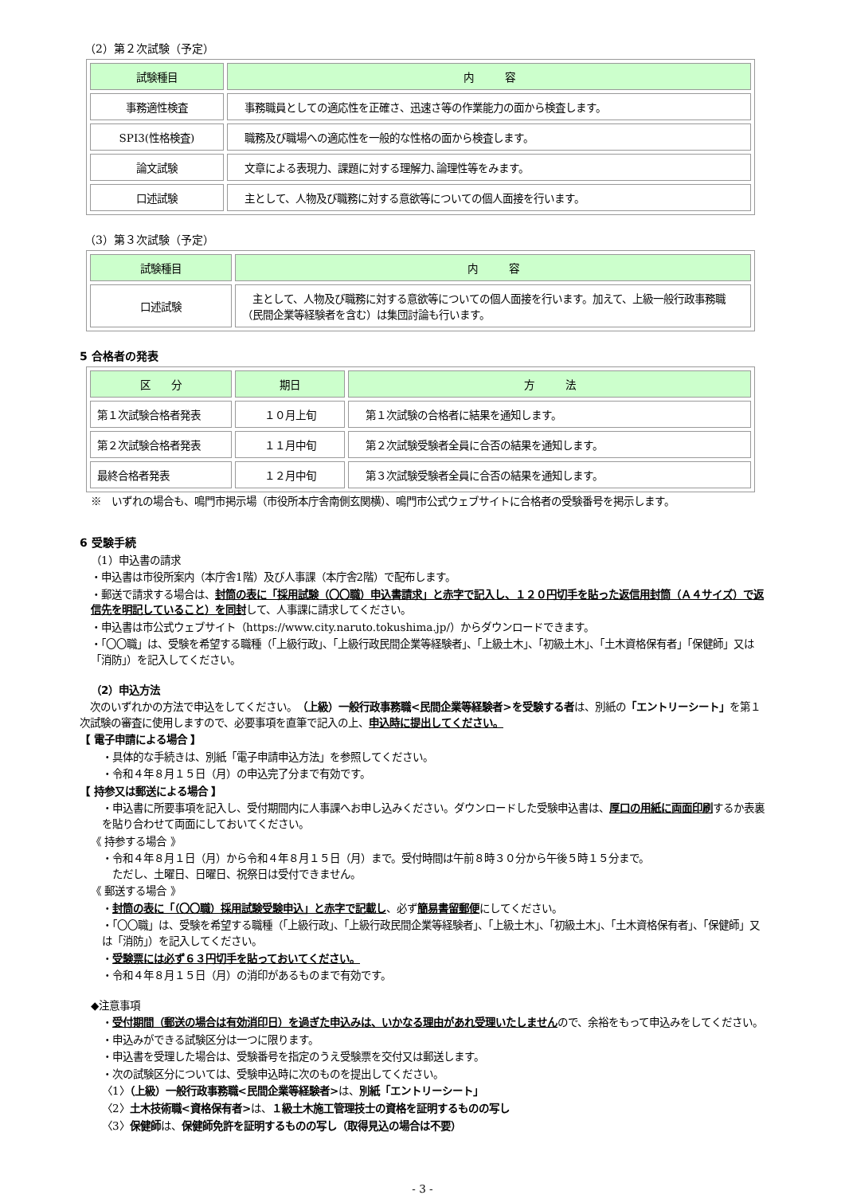（2）第２次試験（予定）
| 試験種目 | 内 容 |
| --- | --- |
| 事務適性検査 | 事務職員としての適応性を正確さ、迅速さ等の作業能力の面から検査します。 |
| SPI3(性格検査) | 職務及び職場への適応性を一般的な性格の面から検査します。 |
| 論文試験 | 文章による表現力、課題に対する理解力､論理性等をみます。 |
| 口述試験 | 主として、人物及び職務に対する意欲等についての個人面接を行います。 |
（3）第３次試験（予定）
| 試験種目 | 内 容 |
| --- | --- |
| 口述試験 | 主として、人物及び職務に対する意欲等についての個人面接を行います。加えて、上級一般行政事務職（民間企業等経験者を含む）は集団討論も行います。 |
5 合格者の発表
| 区 分 | 期日 | 方 法 |
| --- | --- | --- |
| 第１次試験合格者発表 | １０月上旬 | 第１次試験の合格者に結果を通知します。 |
| 第２次試験合格者発表 | １１月中旬 | 第２次試験受験者全員に合否の結果を通知します。 |
| 最終合格者発表 | １２月中旬 | 第３次試験受験者全員に合否の結果を通知します。 |
※　いずれの場合も、鳴門市掲示場（市役所本庁舎南側玄関横）、鳴門市公式ウェブサイトに合格者の受験番号を掲示します。
6 受験手続
（1）申込書の請求
・申込書は市役所案内（本庁舎1階）及び人事課（本庁舎2階）で配布します。
・郵送で請求する場合は、封筒の表に「採用試験（〇〇職）申込書請求」と赤字で記入し、１２０円切手を貼った返信用封筒（Ａ４サイズ）で返信先を明記していること）を同封して、人事課に請求してください。
・申込書は市公式ウェブサイト（https://www.city.naruto.tokushima.jp/）からダウンロードできます。
・「〇〇職」は、受験を希望する職種（「上級行政」、「上級行政民間企業等経験者」、「上級土木」、「初級土木」、「土木資格保有者」「保健師」又は「消防」）を記入してください。
（2）申込方法
　次のいずれかの方法で申込をしてください。（上級）一般行政事務職<民間企業等経験者>を受験する者は、別紙の「エントリーシート」を第１次試験の審査に使用しますので、必要事項を直筆で記入の上、申込時に提出してください。
【 電子申請による場合 】
・具体的な手続きは、別紙「電子申請申込方法」を参照してください。
・令和４年８月１５日（月）の申込完了分まで有効です。
【 持参又は郵送による場合 】
・申込書に所要事項を記入し、受付期間内に人事課へお申し込みください。ダウンロードした受験申込書は、厚口の用紙に両面印刷するか表裏を貼り合わせて両面にしておいてください。
《 持参する場合 》
・令和４年８月１日（月）から令和４年８月１５日（月）まで。受付時間は午前８時３０分から午後５時１５分まで。
　ただし、土曜日、日曜日、祝祭日は受付できません。
《 郵送する場合 》
・封筒の表に「（〇〇職）採用試験受験申込」と赤字で記載し、必ず簡易書留郵便にしてください。
・「〇〇職」は、受験を希望する職種（「上級行政」、「上級行政民間企業等経験者」、「上級土木」、「初級土木」、「土木資格保有者」、「保健師」又は「消防」）を記入してください。
・受験票には必ず６３円切手を貼っておいてください。
・令和４年８月１５日（月）の消印があるものまで有効です。
◆注意事項
・受付期間（郵送の場合は有効消印日）を過ぎた申込みは、いかなる理由があれ受理いたしませんので、余裕をもって申込みをしてください。
・申込みができる試験区分は一つに限ります。
・申込書を受理した場合は、受験番号を指定のうえ受験票を交付又は郵送します。
・次の試験区分については、受験申込時に次のものを提出してください。
〈1〉（上級）一般行政事務職<民間企業等経験者>は、別紙「エントリーシート」
〈2〉土木技術職<資格保有者>は、１級土木施工管理技士の資格を証明するものの写し
〈3〉保健師は、保健師免許を証明するものの写し（取得見込の場合は不要）
- 3 -